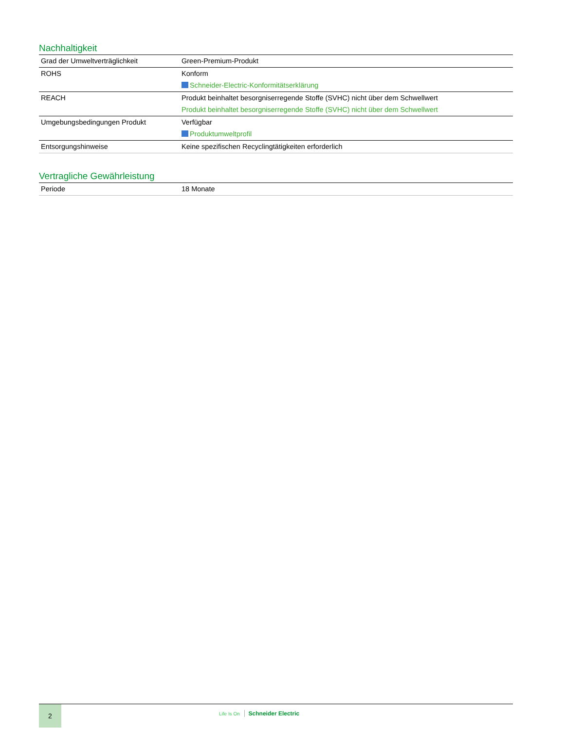Nachhaltigkeit
| Grad der Umweltverträglichkeit | Green-Premium-Produkt |
| ROHS | Konform Schneider-Electric-Konformitätserklärung |
| REACH | Produkt beinhaltet besorgniserregende Stoffe (SVHC) nicht über dem Schwellwert Produkt beinhaltet besorgniserregende Stoffe (SVHC) nicht über dem Schwellwert |
| Umgebungsbedingungen Produkt | Verfügbar Produktumweltprofil |
| Entsorgungshinweise | Keine spezifischen Recyclingtätigkeiten erforderlich |
Vertragliche Gewährleistung
| Periode | 18 Monate |
2
Life Is On Schneider Electric